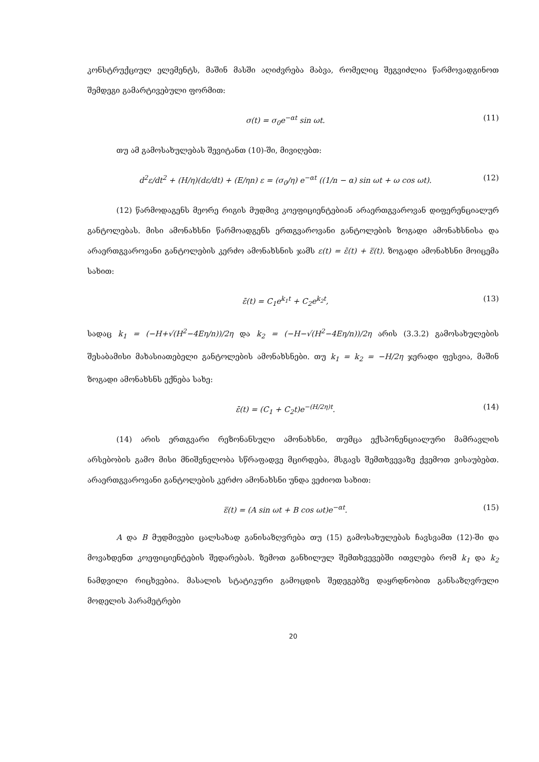კონსტრუქციულ ელემენტს, მაშინ მასში აღიძვრება მაბვა, რომელიც შეგვიძლია წარმოვადგინოთ შემდეგი გამარტივებული ფორმით:
σ(t) = σ<sub>0</sub>e<sup>−αt</sup> sin ωt. (11)
თუ ამ გამოსახულებას შევიტანთ (10)-ში, მივიღებთ:
d<sup>2</sup>ε/dt<sup>2</sup> + (H/η)(dε/dt) + (E/ηn) ε = (σ<sub>0</sub>/η) e<sup>−αt</sup> ((1/n − α) sin ωt + ω cos ωt). (12)
(12) წარმოდაგენს მეორე რიგის მუდმივ კოეფიციენტებიან არაერთგვაროვან დიფერენციალურ განტოლებას. მისი ამონახსნი წარმოადგენს ერთგვაროვანი განტოლების ზოგადი ამონახსნისა და არაერთგვაროვანი განტოლების კერძო ამონახსნის ჯამს ε(t) = ε̄(t) + ε̿(t). ზოგადი ამონახსნი მოიცემა სახით:
ε̄(t) = C<sub>1</sub>e<sup>k<sub>1</sub>t</sup> + C<sub>2</sub>e<sup>k<sub>2</sub>t</sup>, (13)
სადაც k<sub>1</sub> = (−H+√(H<sup>2</sup>−4Eη/n))/2η და k<sub>2</sub> = (−H−√(H<sup>2</sup>−4Eη/n))/2η არის (3.3.2) გამოსახულების შესაბამისი მახასიათებელი განტოლების ამონახსნები. თუ k<sub>1</sub> = k<sub>2</sub> = −H/2η ჯერადი ფესვია, მაშინ ზოგადი ამონახსნს ექნება სახე:
ε̄(t) = (C<sub>1</sub> + C<sub>2</sub>t)e<sup>−(H/2η)t</sup>. (14)
(14) არის ერთგვარი რეზონანსული ამონახსნი, თუმცა ექსპონენციალური მამრავლის არსებობის გამო მისი მნიშვნელობა სწრაფადვე მცირდება, მსგავს შემთხვევაზე ქვემოთ ვისაუბებთ. არაერთგვაროვანი განტოლების კერძო ამონახსნი უნდა ვეძიოთ სახით:
ε̿(t) = (A sin ωt + B cos ωt)e<sup>−αt</sup>. (15)
A და B მუდმივები ცალსახად განისაზღვრება თუ (15) გამოსახულებას ჩავსვამთ (12)-ში და მოვახდენთ კოეფიციენტების შედარებას. ზემოთ განხილულ შემთხვევებში ითვლება რომ k<sub>1</sub> და k<sub>2</sub> ნამდვილი რიცხვებია. მასალის სტატიკური გამოცდის შედეგებზე დაყრდნობით განსაზღვრული მოდელის პარამეტრები
20